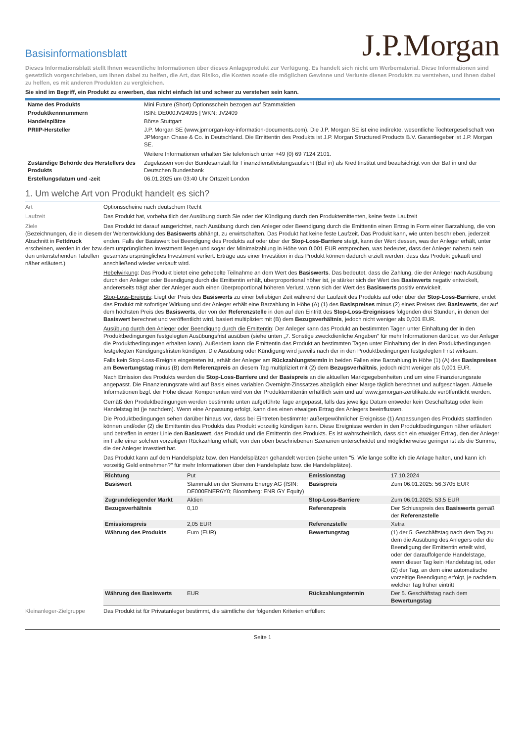Basisinformationsblatt
J.P.Morgan
Dieses Informationsblatt stellt Ihnen wesentliche Informationen über dieses Anlageprodukt zur Verfügung. Es handelt sich nicht um Werbematerial. Diese Informationen sind gesetzlich vorgeschrieben, um Ihnen dabei zu helfen, die Art, das Risiko, die Kosten sowie die möglichen Gewinne und Verluste dieses Produkts zu verstehen, und Ihnen dabei zu helfen, es mit anderen Produkten zu vergleichen.
Sie sind im Begriff, ein Produkt zu erwerben, das nicht einfach ist und schwer zu verstehen sein kann.
| Name des Produkts | Mini Future (Short) Optionsschein bezogen auf Stammaktien |
| Produktkennnummern | ISIN: DE000JV24095 / WKN: JV2409 |
| Handelsplätze | Börse Stuttgart |
| PRIIP-Hersteller | J.P. Morgan SE (www.jpmorgan-key-information-documents.com). Die J.P. Morgan SE ist eine indirekte, wesentliche Tochtergesellschaft von JPMorgan Chase & Co. in Deutschland. Die Emittentin des Produkts ist J.P. Morgan Structured Products B.V. Garantiegeber ist J.P. Morgan SE. Weitere Informationen erhalten Sie telefonisch unter +49 (0) 69 7124 2101. |
| Zuständige Behörde des Herstellers des Produkts | Zugelassen von der Bundesanstalt für Finanzdienstleistungsaufsicht (BaFin) als Kreditinstitut und beaufsichtigt von der BaFin und der Deutschen Bundesbank |
| Erstellungsdatum und -zeit | 06.01.2025 um 03:40 Uhr Ortszeit London |
1. Um welche Art von Produkt handelt es sich?
Art
Optionsscheine nach deutschem Recht
Laufzeit
Das Produkt hat, vorbehaltlich der Ausübung durch Sie oder der Kündigung durch den Produktemittenten, keine feste Laufzeit
Ziele
(Bezeichnungen, die in diesem Abschnitt in Fettdruck erscheinen, werden in der bzw. den untenstehenden Tabellen näher erläutert.)
Das Produkt ist darauf ausgerichtet, nach Ausübung durch den Anleger oder Beendigung durch die Emittentin einen Ertrag in Form einer Barzahlung, die von der Wertentwicklung des Basiswerts abhängt, zu erwirtschaften. Das Produkt hat keine feste Laufzeit. Das Produkt kann, wie unten beschrieben, jederzeit enden. Falls der Basiswert bei Beendigung des Produkts auf oder über der Stop-Loss-Barriere steigt, kann der Wert dessen, was der Anleger erhält, unter dem ursprünglichen Investment liegen und sogar der Minimalzahlung in Höhe von 0,001 EUR entsprechen, was bedeutet, dass der Anleger nahezu sein gesamtes ursprüngliches Investment verliert. Erträge aus einer Investition in das Produkt können dadurch erzielt werden, dass das Produkt gekauft und anschließend wieder verkauft wird.
Hebelwirkung: Das Produkt bietet eine gehebelte Teilnahme an dem Wert des Basiswerts. Das bedeutet, dass die Zahlung, die der Anleger nach Ausübung durch den Anleger oder Beendigung durch die Emittentin erhält, überproportional höher ist, je stärker sich der Wert des Basiswerts negativ entwickelt, andererseits trägt aber der Anleger auch einen überproportional höheren Verlust, wenn sich der Wert des Basiswerts positiv entwickelt.
Stop-Loss-Ereignis: Liegt der Preis des Basiswerts zu einer beliebigen Zeit während der Laufzeit des Produkts auf oder über der Stop-Loss-Barriere, endet das Produkt mit sofortiger Wirkung und der Anleger erhält eine Barzahlung in Höhe (A) (1) des Basispreises minus (2) eines Preises des Basiswerts, der auf dem höchsten Preis des Basiswerts, der von der Referenzstelle in den auf den Eintritt des Stop-Loss-Ereignisses folgenden drei Stunden, in denen der Basiswert berechnet und veröffentlicht wird, basiert multipliziert mit (B) dem Bezugsverhältnis, jedoch nicht weniger als 0,001 EUR.
Ausübung durch den Anleger oder Beendigung durch die Emittentin: Der Anleger kann das Produkt an bestimmten Tagen unter Einhaltung der in den Produktbedingungen festgelegten Ausübungsfrist ausüben (siehe unten „7. Sonstige zweckdienliche Angaben" für mehr Informationen darüber, wo der Anleger die Produktbedingungen erhalten kann). Außerdem kann die Emittentin das Produkt an bestimmten Tagen unter Einhaltung der in den Produktbedingungen festgelegten Kündigungsfristen kündigen. Die Ausübung oder Kündigung wird jeweils nach der in den Produktbedingungen festgelegten Frist wirksam.
Falls kein Stop-Loss-Ereignis eingetreten ist, erhält der Anleger am Rückzahlungstermin in beiden Fällen eine Barzahlung in Höhe (1) (A) des Basispreises am Bewertungstag minus (B) dem Referenzpreis an diesem Tag multipliziert mit (2) dem Bezugsverhältnis, jedoch nicht weniger als 0,001 EUR.
Nach Emission des Produkts werden die Stop-Loss-Barriere und der Basispreis an die aktuellen Marktgegebenheiten und um eine Finanzierungsrate angepasst. Die Finanzierungsrate wird auf Basis eines variablen Overnight-Zinssatzes abzüglich einer Marge täglich berechnet und aufgeschlagen. Aktuelle Informationen bzgl. der Höhe dieser Komponenten wird von der Produktemittentin erhältlich sein und auf www.jpmorgan-zertifikate.de veröffentlicht werden.
Gemäß den Produktbedingungen werden bestimmte unten aufgeführte Tage angepasst, falls das jeweilige Datum entweder kein Geschäftstag oder kein Handelstag ist (je nachdem). Wenn eine Anpassung erfolgt, kann dies einen etwaigen Ertrag des Anlegers beeinflussen.
Die Produktbedingungen sehen darüber hinaus vor, dass bei Eintreten bestimmter außergewöhnlicher Ereignisse (1) Anpassungen des Produkts stattfinden können und/oder (2) die Emittentin des Produkts das Produkt vorzeitig kündigen kann. Diese Ereignisse werden in den Produktbedingungen näher erläutert und betreffen in erster Linie den Basiswert, das Produkt und die Emittentin des Produkts. Es ist wahrscheinlich, dass sich ein etwaiger Ertrag, den der Anleger im Falle einer solchen vorzeitigen Rückzahlung erhält, von den oben beschriebenen Szenarien unterscheidet und möglicherweise geringer ist als die Summe, die der Anleger investiert hat.
Das Produkt kann auf dem Handelsplatz bzw. den Handelsplätzen gehandelt werden (siehe unten "5. Wie lange sollte ich die Anlage halten, und kann ich vorzeitig Geld entnehmen?" für mehr Informationen über den Handelsplatz bzw. die Handelsplätze).
| Richtung | Put | Emissionstag | 17.10.2024 |
| Basiswert | Stammaktien der Siemens Energy AG (ISIN: DE000ENER6Y0; Bloomberg: ENR GY Equity) | Basispreis | Zum 06.01.2025: 56,3705 EUR |
| Zugrundeliegender Markt | Aktien | Stop-Loss-Barriere | Zum 06.01.2025: 53,5 EUR |
| Bezugsverhältnis | 0,10 | Referenzpreis | Der Schlusspreis des Basiswerts gemäß der Referenzstelle |
| Emissionspreis | 2,05 EUR | Referenzstelle | Xetra |
| Währung des Produkts | Euro (EUR) | Bewertungstag | (1) der 5. Geschäftstag nach dem Tag zu dem die Ausübung des Anlegers oder die Beendigung der Emittentin erteilt wird, oder der darauffolgende Handelstage, wenn dieser Tag kein Handelstag ist, oder (2) der Tag, an dem eine automatische vorzeitige Beendigung erfolgt, je nachdem, welcher Tag früher eintritt |
| Währung des Basiswerts | EUR | Rückzahlungstermin | Der 5. Geschäftstag nach dem Bewertungstag |
Kleinanleger-Zielgruppe
Das Produkt ist für Privatanleger bestimmt, die sämtliche der folgenden Kriterien erfüllen:
Seite 1